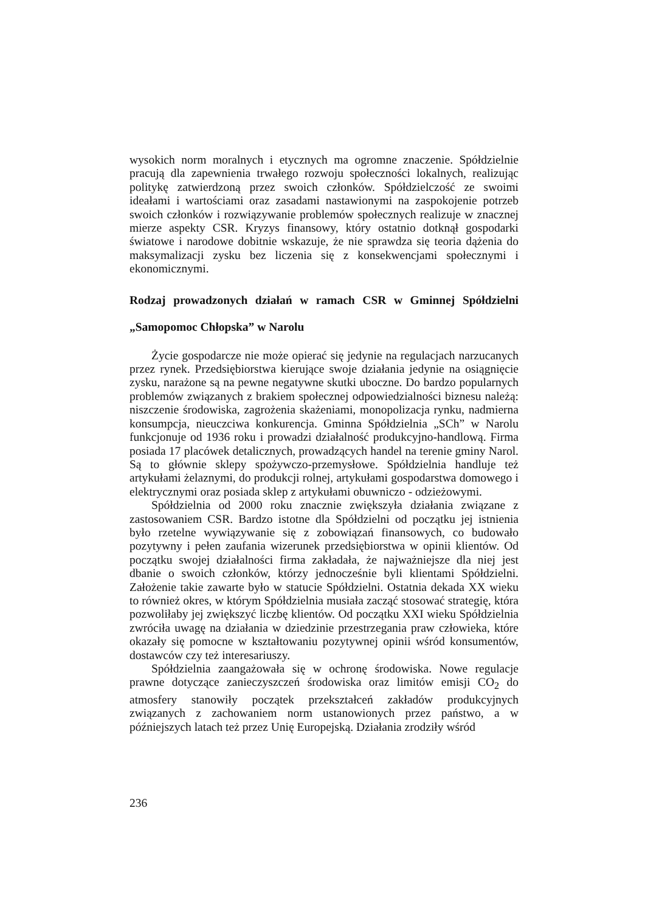wysokich norm moralnych i etycznych ma ogromne znaczenie. Spółdzielnie pracują dla zapewnienia trwałego rozwoju społeczności lokalnych, realizując politykę zatwierdzoną przez swoich członków. Spółdzielczość ze swoimi ideałami i wartościami oraz zasadami nastawionymi na zaspokojenie potrzeb swoich członków i rozwiązywanie problemów społecznych realizuje w znacznej mierze aspekty CSR. Kryzys finansowy, który ostatnio dotknął gospodarki światowe i narodowe dobitnie wskazuje, że nie sprawdza się teoria dążenia do maksymalizacji zysku bez liczenia się z konsekwencjami społecznymi i ekonomicznymi.
Rodzaj prowadzonych działań w ramach CSR w Gminnej Spółdzielni „Samopomoc Chłopska” w Narolu
Życie gospodarcze nie może opierać się jedynie na regulacjach narzucanych przez rynek. Przedsiębiorstwa kierujące swoje działania jedynie na osiągnięcie zysku, narażone są na pewne negatywne skutki uboczne. Do bardzo popularnych problemów związanych z brakiem społecznej odpowiedzialności biznesu należą: niszczenie środowiska, zagrożenia skażeniami, monopolizacja rynku, nadmierna konsumpcja, nieuczciwa konkurencja. Gminna Spółdzielnia „SCh” w Narolu funkcjonuje od 1936 roku i prowadzi działalność produkcyjno-handlową. Firma posiada 17 placówek detalicznych, prowadzących handel na terenie gminy Narol. Są to głównie sklepy spożywczo-przemysłowe. Spółdzielnia handluje też artykułami żelaznymi, do produkcji rolnej, artykułami gospodarstwa domowego i elektrycznymi oraz posiada sklep z artykułami obuwniczo - odzieżowymi.
Spółdzielnia od 2000 roku znacznie zwiększyła działania związane z zastosowaniem CSR. Bardzo istotne dla Spółdzielni od początku jej istnienia było rzetelne wywiązywanie się z zobowiązań finansowych, co budowało pozytywny i pełen zaufania wizerunek przedsiębiorstwa w opinii klientów. Od początku swojej działalności firma zakładała, że najważniejsze dla niej jest dbanie o swoich członków, którzy jednocześnie byli klientami Spółdzielni. Założenie takie zawarte było w statucie Spółdzielni. Ostatnia dekada XX wieku to również okres, w którym Spółdzielnia musiała zacząć stosować strategię, która pozwoliłaby jej zwiększyć liczbę klientów. Od początku XXI wieku Spółdzielnia zwróciła uwagę na działania w dziedzinie przestrzegania praw człowieka, które okazały się pomocne w kształtowaniu pozytywnej opinii wśród konsumentów, dostawców czy też interesariuszy.
Spółdzielnia zaangażowała się w ochronę środowiska. Nowe regulacje prawne dotyczące zanieczyszczeń środowiska oraz limitów emisji CO<sub>2</sub> do atmosfery stanowiły początek przekształceń zakładów produkcyjnych związanych z zachowaniem norm ustanowionych przez państwo, a w późniejszych latach też przez Unię Europejską. Działania zrodziły wśród
236